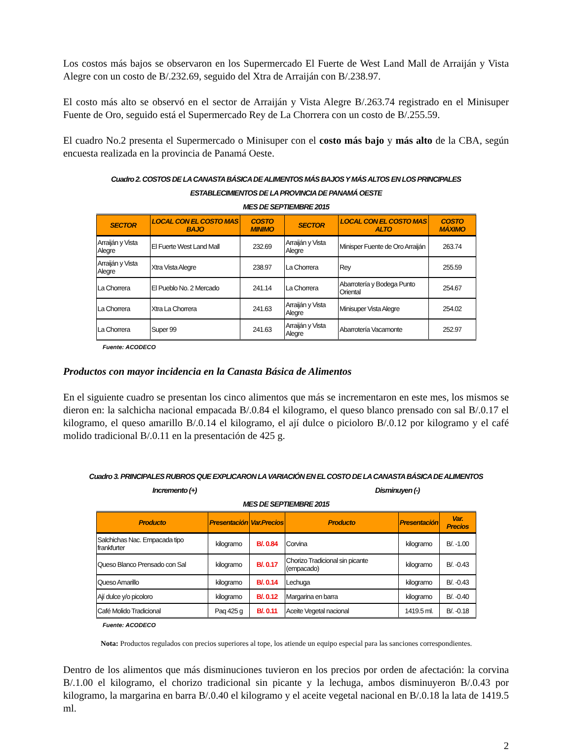Los costos más bajos se observaron en los Supermercado El Fuerte de West Land Mall de Arraiján y Vista Alegre con un costo de B/.232.69, seguido del Xtra de Arraiján con B/.238.97.
El costo más alto se observó en el sector de Arraiján y Vista Alegre B/.263.74 registrado en el Minisuper Fuente de Oro, seguido está el Supermercado Rey de La Chorrera con un costo de B/.255.59.
El cuadro No.2 presenta el Supermercado o Minisuper con el costo más bajo y más alto de la CBA, según encuesta realizada en la provincia de Panamá Oeste.
Cuadro 2. COSTOS DE LA CANASTA BÁSICA DE ALIMENTOS MÁS BAJOS Y MÁS ALTOS EN LOS PRINCIPALES
ESTABLECIMIENTOS DE LA PROVINCIA DE PANAMÁ OESTE
MES DE SEPTIEMBRE 2015
| SECTOR | LOCAL CON EL COSTO MAS BAJO | COSTO MINIMO | SECTOR | LOCAL CON EL COSTO MAS ALTO | COSTO MÁXIMO |
| --- | --- | --- | --- | --- | --- |
| Arraiján y Vista Alegre | El Fuerte West Land Mall | 232.69 | Arraiján y Vista Alegre | Minisper Fuente de Oro Arraiján | 263.74 |
| Arraiján y Vista Alegre | Xtra Vista Alegre | 238.97 | La Chorrera | Rey | 255.59 |
| La Chorrera | El Pueblo No. 2 Mercado | 241.14 | La Chorrera | Abarrotería y Bodega Punto Oriental | 254.67 |
| La Chorrera | Xtra La Chorrera | 241.63 | Arraiján y Vista Alegre | Minisuper Vista Alegre | 254.02 |
| La Chorrera | Super 99 | 241.63 | Arraiján y Vista Alegre | Abarrotería Vacamonte | 252.97 |
Fuente: ACODECO
Productos con mayor incidencia en la Canasta Básica de Alimentos
En el siguiente cuadro se presentan los cinco alimentos que más se incrementaron en este mes, los mismos se dieron en: la salchicha nacional empacada B/.0.84 el kilogramo, el queso blanco prensado con sal B/.0.17 el kilogramo, el queso amarillo B/.0.14 el kilogramo, el ají dulce o picioloro B/.0.12 por kilogramo y el café molido tradicional B/.0.11 en la presentación de 425 g.
Cuadro 3. PRINCIPALES RUBROS QUE EXPLICARON LA VARIACIÓN EN EL COSTO DE LA CANASTA BÁSICA DE ALIMENTOS
Incremento (+) Disminuyen (-)
MES DE SEPTIEMBRE 2015
| Producto | Presentación | Var.Precios | Producto | Presentación | Var. Precios |
| --- | --- | --- | --- | --- | --- |
| Salchichas Nac. Empacada tipo frankfurter | kilogramo | B/. 0.84 | Corvina | kilogramo | B/. -1.00 |
| Queso Blanco Prensado con Sal | kilogramo | B/. 0.17 | Chorizo Tradicional sin picante (empacado) | kilogramo | B/. -0.43 |
| Queso Amarillo | kilogramo | B/. 0.14 | Lechuga | kilogramo | B/. -0.43 |
| Ají dulce y/o picoloro | kilogramo | B/. 0.12 | Margarina en barra | kilogramo | B/. -0.40 |
| Café Molido Tradicional | Paq 425 g | B/. 0.11 | Aceite Vegetal nacional | 1419.5 ml. | B/. -0.18 |
Fuente: ACODECO
Nota: Productos regulados con precios superiores al tope, los atiende un equipo especial para las sanciones correspondientes.
Dentro de los alimentos que más disminuciones tuvieron en los precios por orden de afectación: la corvina B/.1.00 el kilogramo, el chorizo tradicional sin picante y la lechuga, ambos disminuyeron B/.0.43 por kilogramo, la margarina en barra B/.0.40 el kilogramo y el aceite vegetal nacional en B/.0.18 la lata de 1419.5 ml.
2